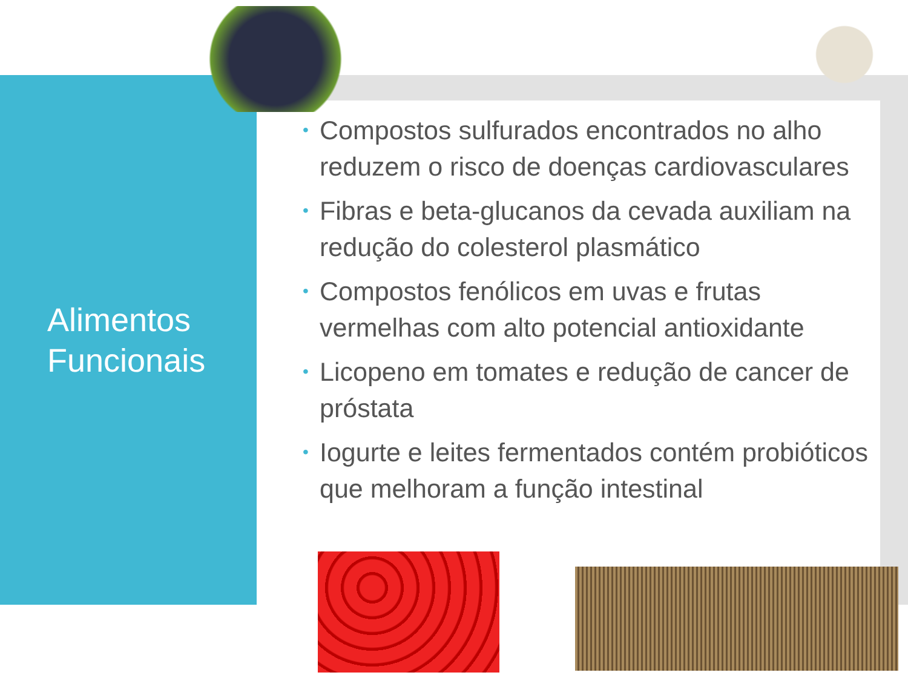Alimentos
Funcionais
• Compostos sulfurados encontrados no alho reduzem o risco de doenças cardiovasculares
• Fibras e beta-glucanos da cevada auxiliam na redução do colesterol plasmático
• Compostos fenólicos em uvas e frutas vermelhas com alto potencial antioxidante
• Licopeno em tomates e redução de cancer de próstata
• Iogurte e leites fermentados contém probióticos que melhoram a função intestinal